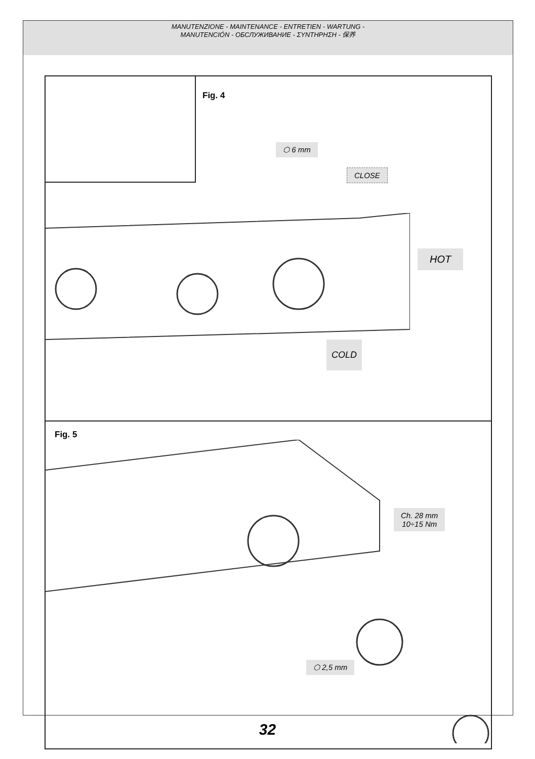MANUTENZIONE - MAINTENANCE - ENTRETIEN - WARTUNG -
MANUTENCIÓN - ОБСЛУЖИВАНИЕ - ΣΥΝΤΗΡΗΣΗ - 保养
Fig. 4
⬡ 6 mm
CLOSE
HOT
COLD
Fig. 5
Ch. 28 mm
10÷15 Nm
⬡ 2,5 mm
32